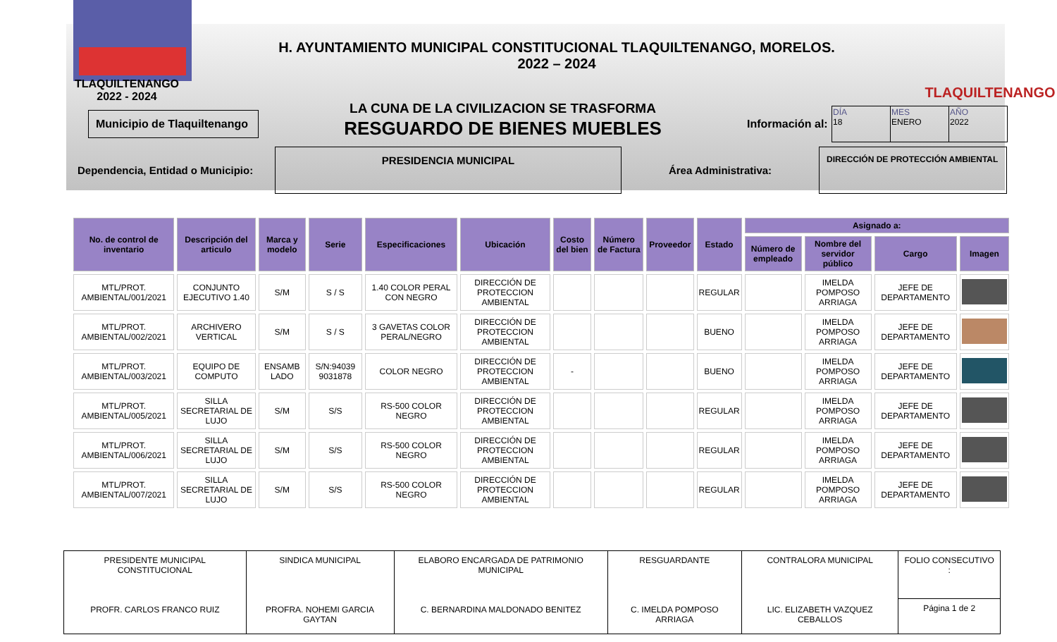TLAQUILTENANGO
2022 - 2024
H. AYUNTAMIENTO MUNICIPAL CONSTITUCIONAL TLAQUILTENANGO, MORELOS.
2022 – 2024
TLAQUILTENANGO
Municipio de Tlaquiltenango
LA CUNA DE LA CIVILIZACION SE TRASFORMA
RESGUARDO DE BIENES MUEBLES
Información al:
| DÍA 18 | MES ENERO | AÑO 2022 |
Dependencia, Entidad o Municipio:
PRESIDENCIA MUNICIPAL
Área Administrativa:
DIRECCIÓN DE PROTECCIÓN AMBIENTAL
| No. de control de inventario | Descripción del articulo | Marca y modelo | Serie | Especificaciones | Ubicación | Costo del bien | Número de Factura | Proveedor | Estado | Asignado a: | | | |
| --- | --- | --- | --- | --- | --- | --- | --- | --- | --- | --- | --- | --- | --- |
| | | | | | | | | | | Número de empleado | Nombre del servidor público | Cargo | Imagen |
| MTL/PROT. AMBIENTAL/001/2021 | CONJUNTO EJECUTIVO 1.40 | S/M | S / S | 1.40 COLOR PERAL CON NEGRO | DIRECCIÓN DE PROTECCION AMBIENTAL | | | | REGULAR | | IMELDA POMPOSO ARRIAGA | JEFE DE DEPARTAMENTO | |
| MTL/PROT. AMBIENTAL/002/2021 | ARCHIVERO VERTICAL | S/M | S / S | 3 GAVETAS COLOR PERAL/NEGRO | DIRECCIÓN DE PROTECCION AMBIENTAL | | | | BUENO | | IMELDA POMPOSO ARRIAGA | JEFE DE DEPARTAMENTO | |
| MTL/PROT. AMBIENTAL/003/2021 | EQUIPO DE COMPUTO | ENSAMB LADO | S/N:94039 9031878 | COLOR NEGRO | DIRECCIÓN DE PROTECCION AMBIENTAL | - | | | BUENO | | IMELDA POMPOSO ARRIAGA | JEFE DE DEPARTAMENTO | |
| MTL/PROT. AMBIENTAL/005/2021 | SILLA SECRETARIAL DE LUJO | S/M | S/S | RS-500 COLOR NEGRO | DIRECCIÓN DE PROTECCION AMBIENTAL | | | | REGULAR | | IMELDA POMPOSO ARRIAGA | JEFE DE DEPARTAMENTO | |
| MTL/PROT. AMBIENTAL/006/2021 | SILLA SECRETARIAL DE LUJO | S/M | S/S | RS-500 COLOR NEGRO | DIRECCIÓN DE PROTECCION AMBIENTAL | | | | REGULAR | | IMELDA POMPOSO ARRIAGA | JEFE DE DEPARTAMENTO | |
| MTL/PROT. AMBIENTAL/007/2021 | SILLA SECRETARIAL DE LUJO | S/M | S/S | RS-500 COLOR NEGRO | DIRECCIÓN DE PROTECCION AMBIENTAL | | | | REGULAR | | IMELDA POMPOSO ARRIAGA | JEFE DE DEPARTAMENTO | |
| PRESIDENTE MUNICIPAL CONSTITUCIONAL PROFR. CARLOS FRANCO RUIZ | SINDICA MUNICIPAL PROFRA. NOHEMI GARCIA GAYTAN | ELABORO ENCARGADA DE PATRIMONIO MUNICIPAL C. BERNARDINA MALDONADO BENITEZ | RESGUARDANTE C. IMELDA POMPOSO ARRIAGA | CONTRALORA MUNICIPAL LIC. ELIZABETH VAZQUEZ CEBALLOS | FOLIO CONSECUTIVO : |
| | | | | | Página 1 de 2 |